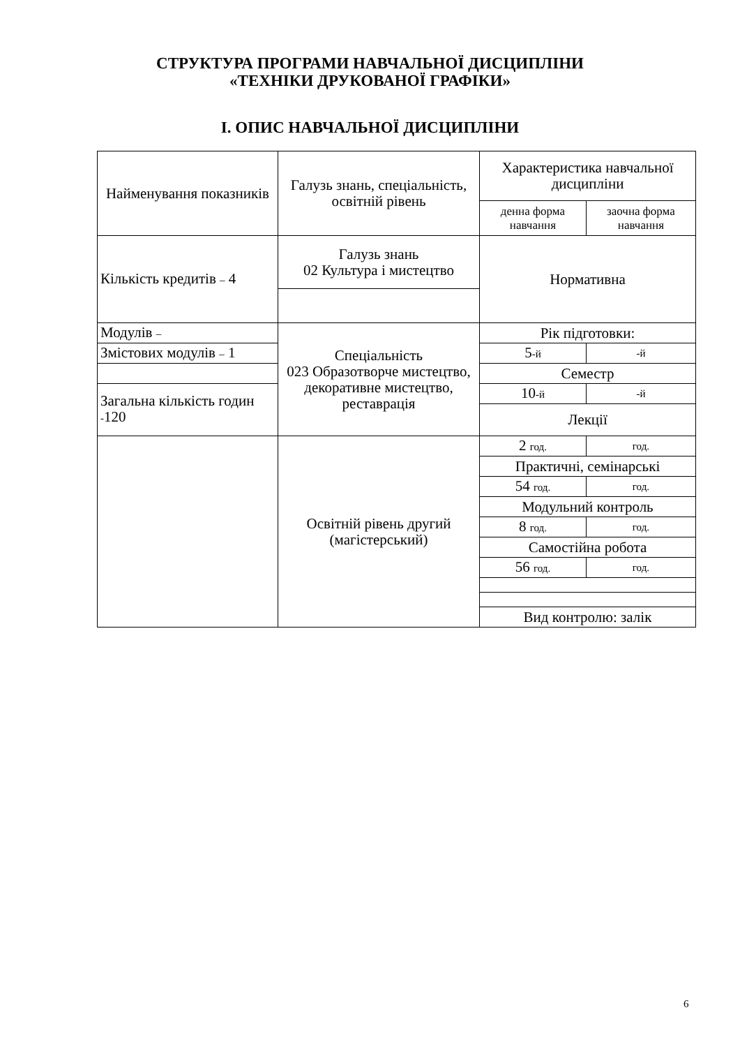СТРУКТУРА ПРОГРАМИ НАВЧАЛЬНОЇ ДИСЦИПЛІНИ
«ТЕХНІКИ ДРУКОВАНОЇ ГРАФІКИ»
І. ОПИС НАВЧАЛЬНОЇ ДИСЦИПЛІНИ
| Найменування показників | Галузь знань, спеціальність, освітній рівень | Характеристика навчальної дисципліни | |
| | | денна форма навчання | заочна форма навчання |
| Кількість кредитів – 4 | Галузь знань 02 Культура і мистецтво | Нормативна | |
| Модулів – | Спеціальність 023 Образотворче мистецтво, декоративне мистецтво, реставрація | Рік підготовки: | |
| Змістових модулів – 1 | | 5 -й | -й |
| | | Семестр | |
| Загальна кількість годин - 120 | | 10 -й | -й |
| | | Лекції | |
| | Освітній рівень другий (магістерський) | 2 год. | год. |
| | | Практичні, семінарські | |
| | | 54 год. | год. |
| | | Модульний контроль | |
| | | 8 год. | год. |
| | | Самостійна робота | |
| | | 56 год. | год. |
| | | Вид контролю: залік | |
6